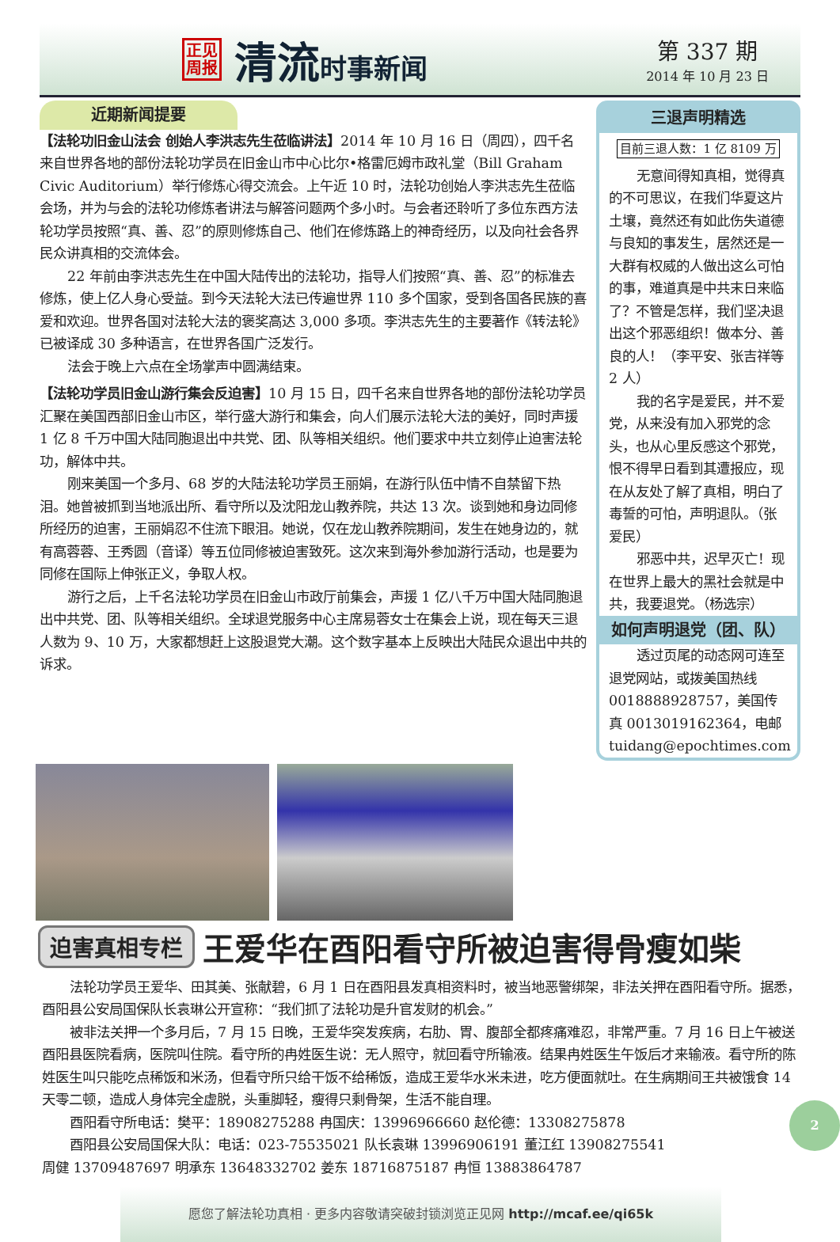正见
周报
清流时事新闻
第 337 期
2014 年 10 月 23 日
近期新闻提要
【法轮功旧金山法会 创始人李洪志先生莅临讲法】2014 年 10 月 16 日（周四），四千名来自世界各地的部份法轮功学员在旧金山市中心比尔•格雷厄姆市政礼堂（Bill Graham Civic Auditorium）举行修炼心得交流会。上午近 10 时，法轮功创始人李洪志先生莅临会场，并为与会的法轮功修炼者讲法与解答问题两个多小时。与会者还聆听了多位东西方法轮功学员按照“真、善、忍”的原则修炼自己、他们在修炼路上的神奇经历，以及向社会各界民众讲真相的交流体会。
22 年前由李洪志先生在中国大陆传出的法轮功，指导人们按照“真、善、忍”的标准去修炼，使上亿人身心受益。到今天法轮大法已传遍世界 110 多个国家，受到各国各民族的喜爱和欢迎。世界各国对法轮大法的褒奖高达 3,000 多项。李洪志先生的主要著作《转法轮》已被译成 30 多种语言，在世界各国广泛发行。
法会于晚上六点在全场掌声中圆满结束。
【法轮功学员旧金山游行集会反迫害】10 月 15 日，四千名来自世界各地的部份法轮功学员汇聚在美国西部旧金山市区，举行盛大游行和集会，向人们展示法轮大法的美好，同时声援 1 亿 8 千万中国大陆同胞退出中共党、团、队等相关组织。他们要求中共立刻停止迫害法轮功，解体中共。
刚来美国一个多月、68 岁的大陆法轮功学员王丽娟，在游行队伍中情不自禁留下热泪。她曾被抓到当地派出所、看守所以及沈阳龙山教养院，共达 13 次。谈到她和身边同修所经历的迫害，王丽娟忍不住流下眼泪。她说，仅在龙山教养院期间，发生在她身边的，就有高蓉蓉、王秀圆（音译）等五位同修被迫害致死。这次来到海外参加游行活动，也是要为同修在国际上伸张正义，争取人权。
游行之后，上千名法轮功学员在旧金山市政厅前集会，声援 1 亿八千万中国大陆同胞退出中共党、团、队等相关组织。全球退党服务中心主席易蓉女士在集会上说，现在每天三退人数为 9、10 万，大家都想赶上这股退党大潮。这个数字基本上反映出大陆民众退出中共的诉求。
三退声明精选
目前三退人数：1 亿 8109 万
无意间得知真相，觉得真的不可思议，在我们华夏这片土壤，竟然还有如此伤失道德与良知的事发生，居然还是一大群有权威的人做出这么可怕的事，难道真是中共末日来临了？不管是怎样，我们坚决退出这个邪恶组织！做本分、善良的人！（李平安、张吉祥等 2 人）
我的名字是爱民，并不爱党，从来没有加入邪党的念头，也从心里反感这个邪党，恨不得早日看到其遭报应，现在从友处了解了真相，明白了毒誓的可怕，声明退队。（张爱民）
邪恶中共，迟早灭亡！现在世界上最大的黑社会就是中共，我要退党。（杨选宗）
如何声明退党（团、队）
透过页尾的动态网可连至退党网站，或拨美国热线 0018888928757，美国传真 0013019162364，电邮 tuidang@epochtimes.com
迫害真相专栏
王爱华在酉阳看守所被迫害得骨瘦如柴
法轮功学员王爱华、田其美、张献碧，6 月 1 日在酉阳县发真相资料时，被当地恶警绑架，非法关押在酉阳看守所。据悉，酉阳县公安局国保队长袁琳公开宣称：“我们抓了法轮功是升官发财的机会。”
被非法关押一个多月后，7 月 15 日晚，王爱华突发疾病，右肋、胃、腹部全都疼痛难忍，非常严重。7 月 16 日上午被送酉阳县医院看病，医院叫住院。看守所的冉姓医生说：无人照守，就回看守所输液。结果冉姓医生午饭后才来输液。看守所的陈姓医生叫只能吃点稀饭和米汤，但看守所只给干饭不给稀饭，造成王爱华水米未进，吃方便面就吐。在生病期间王共被饿食 14 天零二顿，造成人身体完全虚脱，头重脚轻，瘦得只剩骨架，生活不能自理。
酉阳看守所电话：樊平：18908275288 冉国庆：13996966660 赵伦德：13308275878
酉阳县公安局国保大队：电话：023-75535021 队长袁琳 13996906191 董江红 13908275541
周健 13709487697 明承东 13648332702 姜东 18716875187 冉恒 13883864787
愿您了解法轮功真相 · 更多内容敬请突破封锁浏览正见网 http://mcaf.ee/qi65k
2